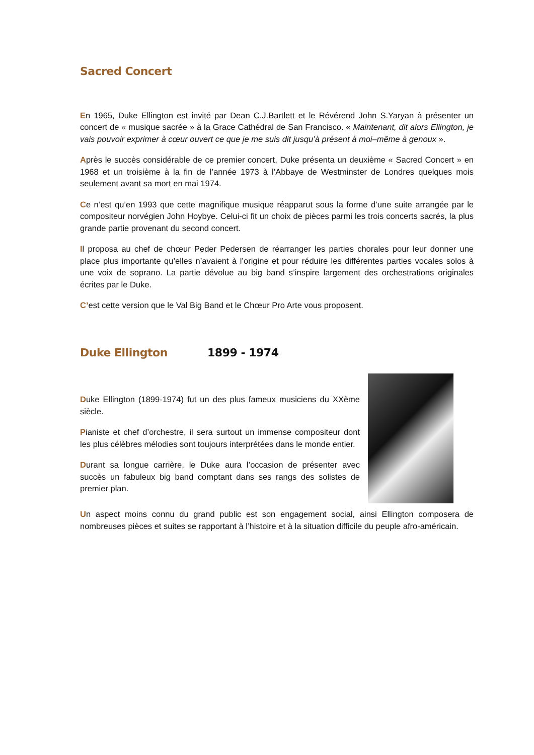Sacred Concert
En 1965, Duke Ellington est invité par Dean C.J.Bartlett et le Révérend John S.Yaryan à présenter un concert de « musique sacrée » à la Grace Cathédral de San Francisco. « Maintenant, dit alors Ellington, je vais pouvoir exprimer à cœur ouvert ce que je me suis dit jusqu’à présent à moi–même à genoux ».
Après le succès considérable de ce premier concert, Duke présenta un deuxième « Sacred Concert » en 1968 et un troisième à la fin de l’année 1973 à l’Abbaye de Westminster de Londres quelques mois seulement avant sa mort en mai 1974.
Ce n’est qu’en 1993 que cette magnifique musique réapparut sous la forme d’une suite arrangée par le compositeur norvégien John Hoybye. Celui-ci fit un choix de pièces parmi les trois concerts sacrés, la plus grande partie provenant du second concert.
Il proposa au chef de chœur Peder Pedersen de réarranger les parties chorales pour leur donner une place plus importante qu’elles n’avaient à l’origine et pour réduire les différentes parties vocales solos à une voix de soprano. La partie dévolue au big band s’inspire largement des orchestrations originales écrites par le Duke.
C’est cette version que le Val Big Band et le Chœur Pro Arte vous proposent.
Duke Ellington 1899 - 1974
Duke Ellington (1899-1974) fut un des plus fameux musiciens du XXème siècle.
Pianiste et chef d’orchestre, il sera surtout un immense compositeur dont les plus célèbres mélodies sont toujours interprétées dans le monde entier.
Durant sa longue carrière, le Duke aura l’occasion de présenter avec succès un fabuleux big band comptant dans ses rangs des solistes de premier plan.
Un aspect moins connu du grand public est son engagement social, ainsi Ellington composera de nombreuses pièces et suites se rapportant à l’histoire et à la situation difficile du peuple afro-américain.